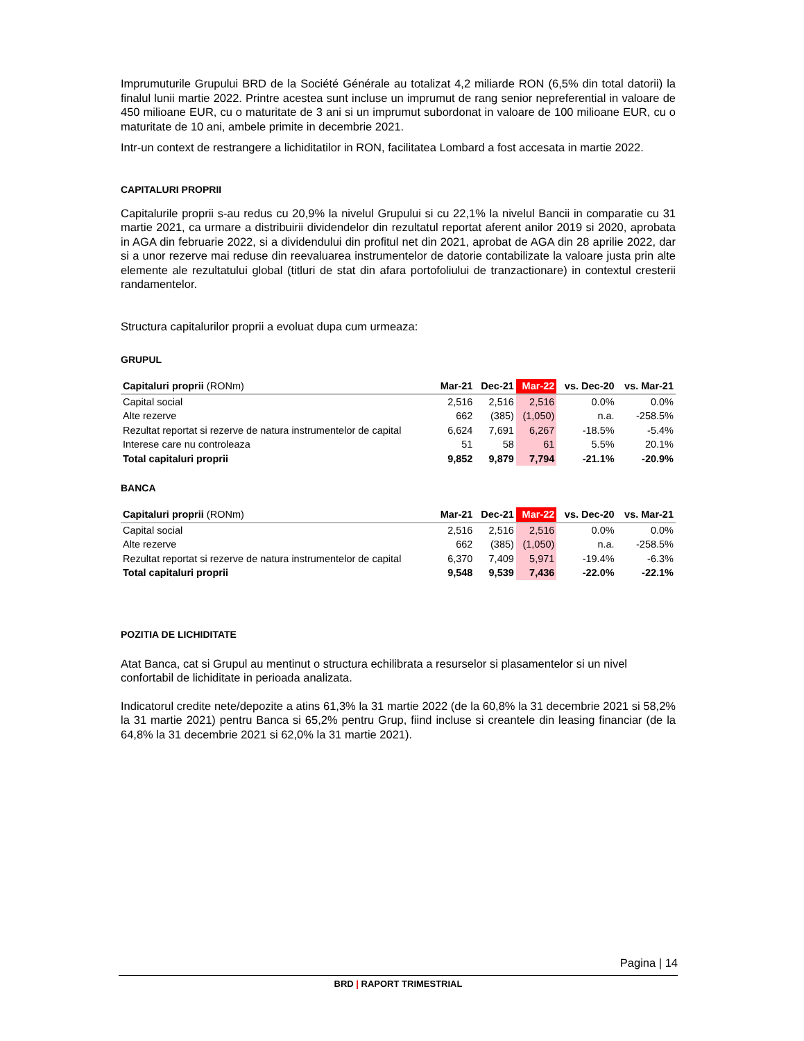Imprumuturile Grupului BRD de la Société Générale au totalizat 4,2 miliarde RON (6,5% din total datorii) la finalul lunii martie 2022. Printre acestea sunt incluse un imprumut de rang senior nepreferential in valoare de 450 milioane EUR, cu o maturitate de 3 ani si un imprumut subordonat in valoare de 100 milioane EUR, cu o maturitate de 10 ani, ambele primite in decembrie 2021.
Intr-un context de restrangere a lichiditatilor in RON, facilitatea Lombard a fost accesata in martie 2022.
CAPITALURI PROPRII
Capitalurile proprii s-au redus cu 20,9% la nivelul Grupului si cu 22,1% la nivelul Bancii in comparatie cu 31 martie 2021, ca urmare a distribuirii dividendelor din rezultatul reportat aferent anilor 2019 si 2020, aprobata in AGA din februarie 2022, si a dividendului din profitul net din 2021, aprobat de AGA din 28 aprilie 2022, dar si a unor rezerve mai reduse din reevaluarea instrumentelor de datorie contabilizate la valoare justa prin alte elemente ale rezultatului global (titluri de stat din afara portofoliului de tranzactionare) in contextul cresterii randamentelor.
Structura capitalurilor proprii a evoluat dupa cum urmeaza:
GRUPUL
| Capitaluri proprii (RONm) | Mar-21 | Dec-21 | Mar-22 | vs. Dec-20 | vs. Mar-21 |
| --- | --- | --- | --- | --- | --- |
| Capital social | 2,516 | 2,516 | 2,516 | 0.0% | 0.0% |
| Alte rezerve | 662 | (385) | (1,050) | n.a. | -258.5% |
| Rezultat reportat si rezerve de natura instrumentelor de capital | 6,624 | 7,691 | 6,267 | -18.5% | -5.4% |
| Interese care nu controleaza | 51 | 58 | 61 | 5.5% | 20.1% |
| Total capitaluri proprii | 9,852 | 9,879 | 7,794 | -21.1% | -20.9% |
BANCA
| Capitaluri proprii (RONm) | Mar-21 | Dec-21 | Mar-22 | vs. Dec-20 | vs. Mar-21 |
| --- | --- | --- | --- | --- | --- |
| Capital social | 2,516 | 2,516 | 2,516 | 0.0% | 0.0% |
| Alte rezerve | 662 | (385) | (1,050) | n.a. | -258.5% |
| Rezultat reportat si rezerve de natura instrumentelor de capital | 6,370 | 7,409 | 5,971 | -19.4% | -6.3% |
| Total capitaluri proprii | 9,548 | 9,539 | 7,436 | -22.0% | -22.1% |
POZITIA DE LICHIDITATE
Atat Banca, cat si Grupul au mentinut o structura echilibrata a resurselor si plasamentelor si un nivel confortabil de lichiditate in perioada analizata.
Indicatorul credite nete/depozite a atins 61,3% la 31 martie 2022 (de la 60,8% la 31 decembrie 2021 si 58,2% la 31 martie 2021) pentru Banca si 65,2% pentru Grup, fiind incluse si creantele din leasing financiar (de la 64,8% la 31 decembrie 2021 si 62,0% la 31 martie 2021).
Pagina | 14
BRD | RAPORT TRIMESTRIAL